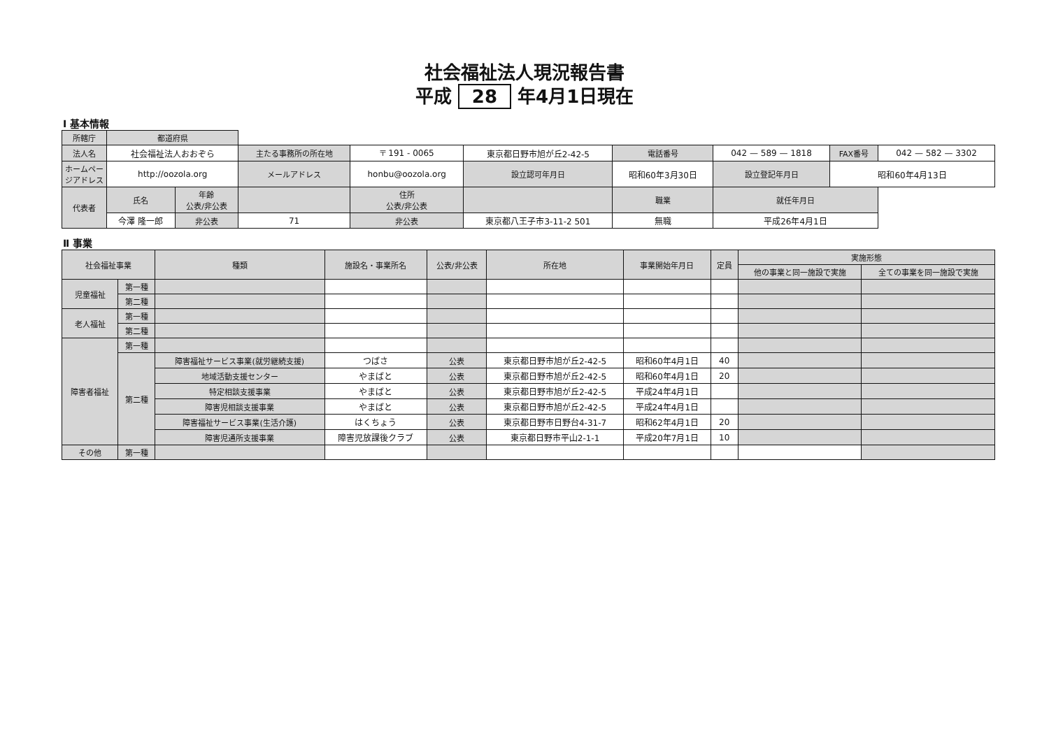社会福祉法人現況報告書
平成 28 年4月1日現在
Ⅰ 基本情報
| 所轄庁 | 都道府県 | | | | | | | | | | |
| 法人名 | 社会福祉法人おおぞら | | 主たる事務所の所在地 | 〒 191 - 0065 | 東京都日野市旭が丘2-42-5 | | 電話番号 | 042 — 589 — 1818 | | FAX番号 | 042 — 582 — 3302 |
| ホームページアドレス | http://oozola.org | | メールアドレス | honbu@oozola.org | | 設立認可年月日 | 昭和60年3月30日 | | 設立登記年月日 | 昭和60年4月13日 | |
| 代表者 | 氏名 | 年齢 公表/非公表 | | 住所 公表/非公表 | | | 職業 | | 就任年月日 | | |
| | 今澤 隆一郎 | 非公表 | 71 | 非公表 | 東京都八王子市3-11-2 501 | | 無職 | | 平成26年4月1日 | | |
Ⅱ 事業
| 社会福祉事業 | | 種類 | 施設名・事業所名 | 公表/非公表 | 所在地 | 事業開始年月日 | 定員 | 実施形態 | |
| --- | --- | --- | --- | --- | --- | --- | --- | --- | --- |
| | | | | | | | | 他の事業と同一施設で実施 | 全ての事業を同一施設で実施 |
| 児童福祉 | 第一種 | | | | | | | | |
| | 第二種 | | | | | | | | |
| 老人福祉 | 第一種 | | | | | | | | |
| | 第二種 | | | | | | | | |
| 障害者福祉 | 第一種 | | | | | | | | |
| | 第二種 | 障害福祉サービス事業(就労継続支援) | つばさ | 公表 | 東京都日野市旭が丘2-42-5 | 昭和60年4月1日 | 40 | | |
| | | 地域活動支援センター | やまばと | 公表 | 東京都日野市旭が丘2-42-5 | 昭和60年4月1日 | 20 | | |
| | | 特定相談支援事業 | やまばと | 公表 | 東京都日野市旭が丘2-42-5 | 平成24年4月1日 | | | |
| | | 障害児相談支援事業 | やまばと | 公表 | 東京都日野市旭が丘2-42-5 | 平成24年4月1日 | | | |
| | | 障害福祉サービス事業(生活介護) | はくちょう | 公表 | 東京都日野市日野台4-31-7 | 昭和62年4月1日 | 20 | | |
| | | 障害児通所支援事業 | 障害児放課後クラブ | 公表 | 東京都日野市平山2-1-1 | 平成20年7月1日 | 10 | | |
| その他 | 第一種 | | | | | | | | |